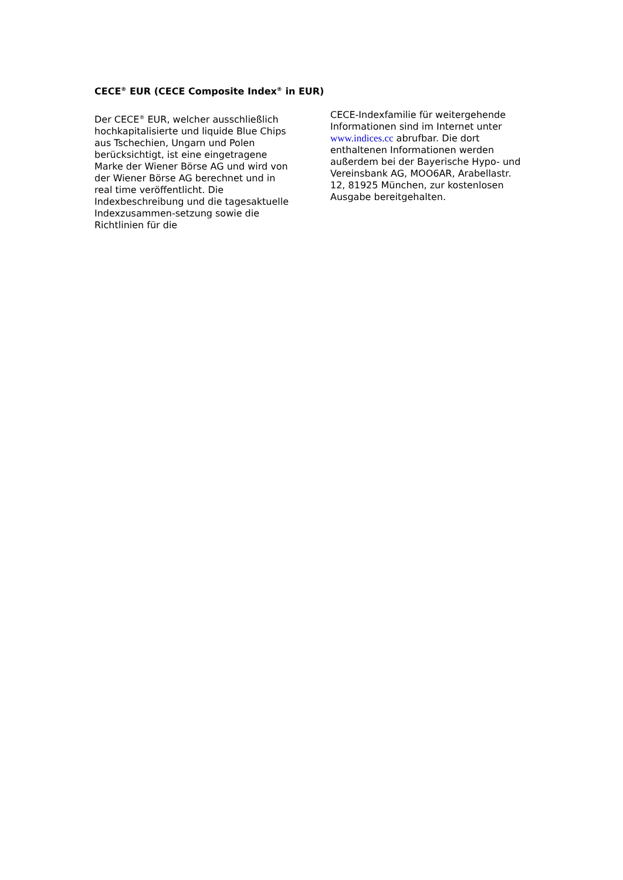CECE<sup>®</sup> EUR (CECE Composite Index<sup>®</sup> in EUR)
Der CECE<sup>®</sup> EUR, welcher ausschließlich hochkapitalisierte und liquide Blue Chips aus Tschechien, Ungarn und Polen berücksichtigt, ist eine eingetragene Marke der Wiener Börse AG und wird von der Wiener Börse AG berechnet und in real time veröffentlicht. Die Indexbeschreibung und die tagesaktuelle Indexzusammen-setzung sowie die Richtlinien für die
CECE-Indexfamilie für weitergehende Informationen sind im Internet unter www.indices.cc abrufbar. Die dort enthaltenen Informationen werden außerdem bei der Bayerische Hypo- und Vereinsbank AG, MOO6AR, Arabellastr. 12, 81925 München, zur kostenlosen Ausgabe bereitgehalten.